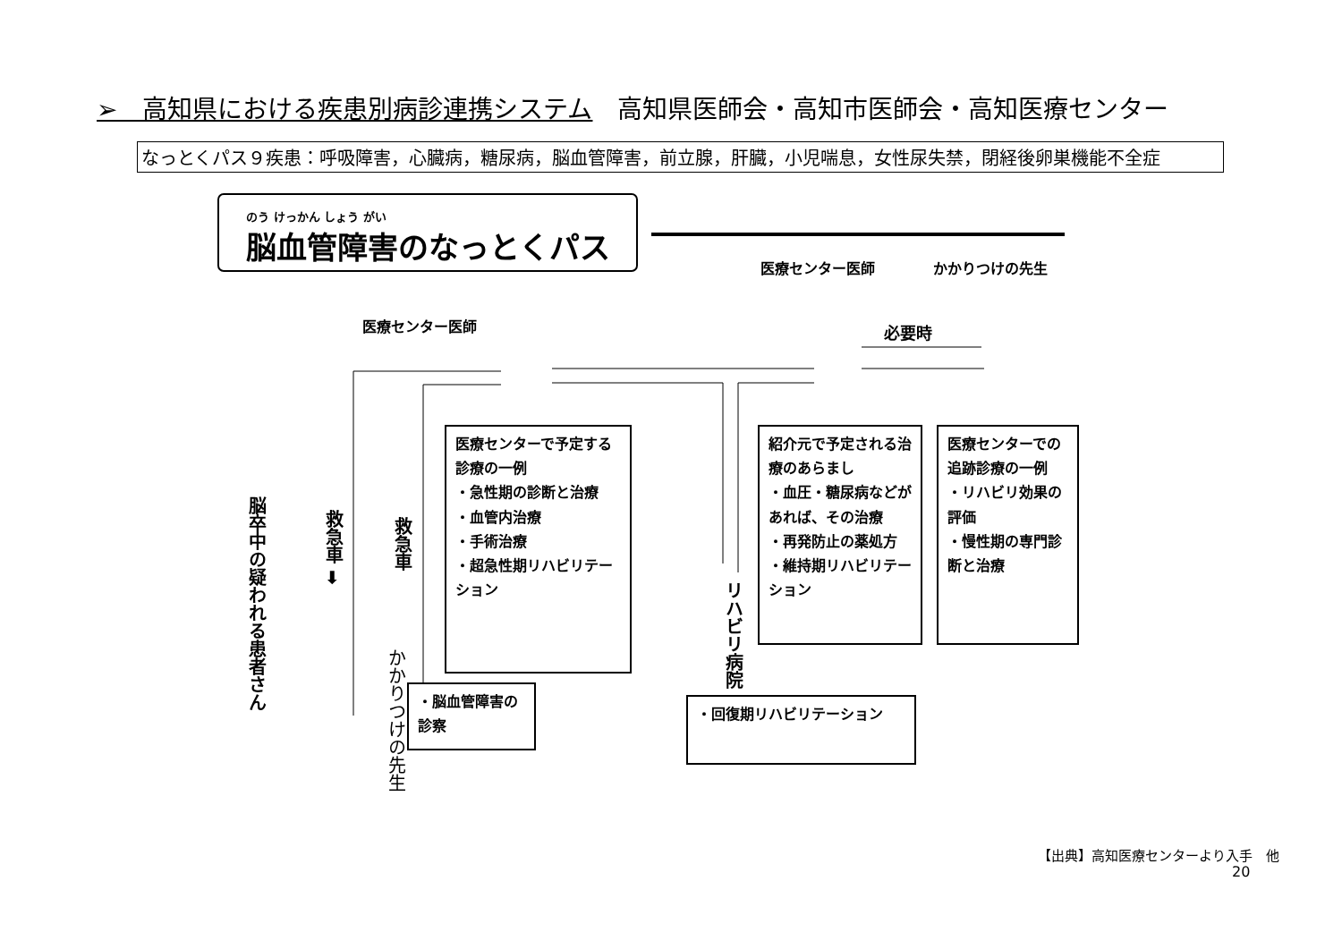➢　高知県における疾患別病診連携システム　高知県医師会・高知市医師会・高知医療センター
なっとくパス９疾患：呼吸障害，心臓病，糖尿病，脳血管障害，前立腺，肝臓，小児喘息，女性尿失禁，閉経後卵巣機能不全症
のう けっかん しょう がい
脳血管障害のなっとくパス
医療センター医師 かかりつけの先生
医療センター医師 必要時
脳卒中の疑われる患者さん
救急車 ➡
救急車
かかりつけの先生
リハビリ病院
医療センターで予定する診療の一例
・急性期の診断と治療
・血管内治療
・手術治療
・超急性期リハビリテーション
・脳血管障害の診察
紹介元で予定される治療のあらまし
・血圧・糖尿病などがあれば、その治療
・再発防止の薬処方
・維持期リハビリテーション
医療センターでの追跡診療の一例
・リハビリ効果の評価
・慢性期の専門診断と治療
・回復期リハビリテーション
【出典】高知医療センターより入手　他
20